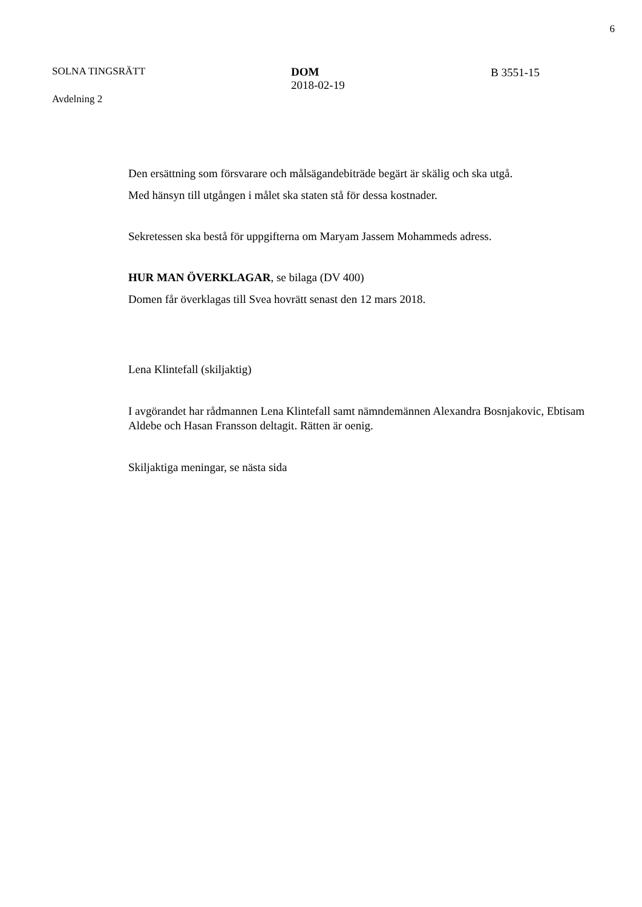6
SOLNA TINGSRÄTT
Avdelning 2
DOM
2018-02-19
B 3551-15
Den ersättning som försvarare och målsägandebiträde begärt är skälig och ska utgå.
Med hänsyn till utgången i målet ska staten stå för dessa kostnader.
Sekretessen ska bestå för uppgifterna om Maryam Jassem Mohammeds adress.
HUR MAN ÖVERKLAGAR, se bilaga (DV 400)
Domen får överklagas till Svea hovrätt senast den 12 mars 2018.
Lena Klintefall (skiljaktig)
I avgörandet har rådmannen Lena Klintefall samt nämndemännen Alexandra Bosnjakovic, Ebtisam Aldebe och Hasan Fransson deltagit. Rätten är oenig.
Skiljaktiga meningar, se nästa sida